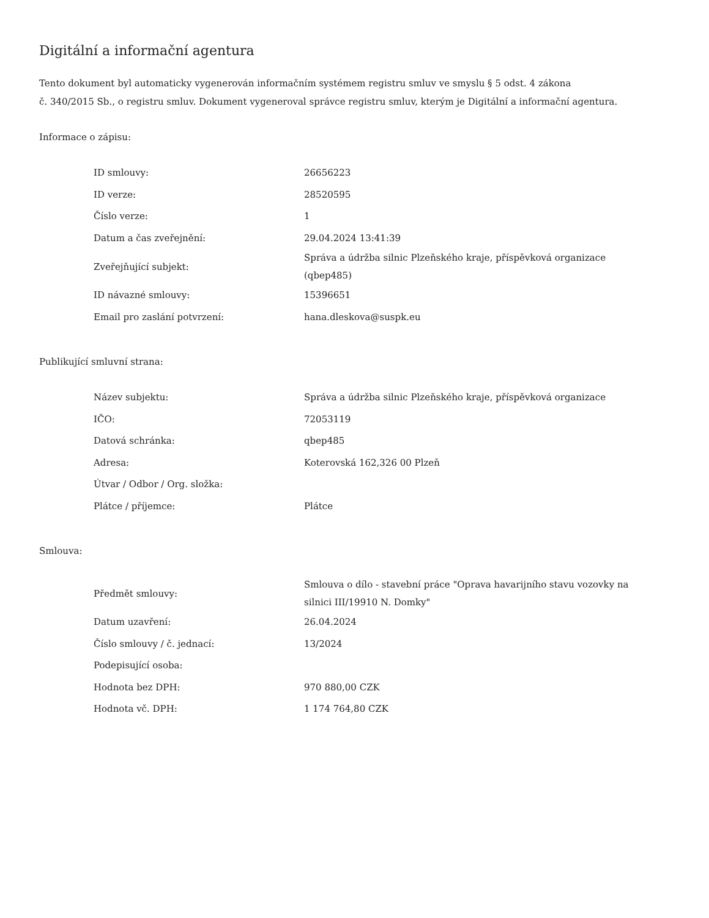Digitální a informační agentura
Tento dokument byl automaticky vygenerován informačním systémem registru smluv ve smyslu § 5 odst. 4 zákona
č. 340/2015 Sb., o registru smluv. Dokument vygeneroval správce registru smluv, kterým je Digitální a informační agentura.
Informace o zápisu:
| ID smlouvy: | 26656223 |
| ID verze: | 28520595 |
| Číslo verze: | 1 |
| Datum a čas zveřejnění: | 29.04.2024 13:41:39 |
| Zveřejňující subjekt: | Správa a údržba silnic Plzeňského kraje, příspěvková organizace (qbep485) |
| ID návazné smlouvy: | 15396651 |
| Email pro zaslání potvrzení: | hana.dleskova@suspk.eu |
Publikující smluvní strana:
| Název subjektu: | Správa a údržba silnic Plzeňského kraje, příspěvková organizace |
| IČO: | 72053119 |
| Datová schránka: | qbep485 |
| Adresa: | Koterovská 162,326 00 Plzeň |
| Útvar / Odbor / Org. složka: | |
| Plátce / příjemce: | Plátce |
Smlouva:
| Předmět smlouvy: | Smlouva o dílo - stavební práce "Oprava havarijního stavu vozovky na silnici III/19910 N. Domky" |
| Datum uzavření: | 26.04.2024 |
| Číslo smlouvy / č. jednací: | 13/2024 |
| Podepisující osoba: | |
| Hodnota bez DPH: | 970 880,00 CZK |
| Hodnota vč. DPH: | 1 174 764,80 CZK |